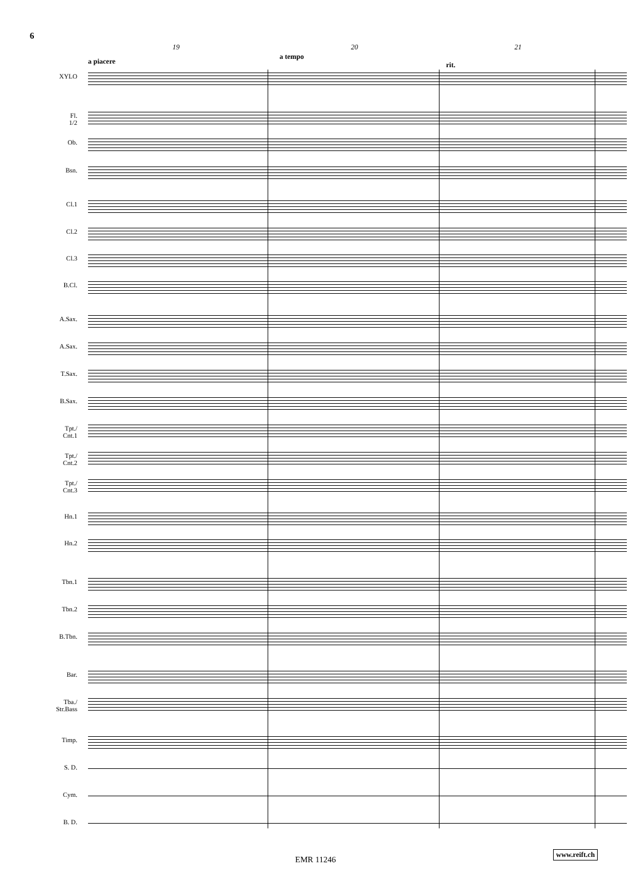6
19 20 21
a piacere
a tempo
rit.
XYLO
Fl.
1/2
Ob.
Bsn.
Cl.1
Cl.2
Cl.3
B.Cl.
A.Sax.
A.Sax.
T.Sax.
B.Sax.
Tpt./
Cnt.1
Tpt./
Cnt.2
Tpt./
Cnt.3
Hn.1
Hn.2
Tbn.1
Tbn.2
B.Tbn.
Bar.
Tba./
Str.Bass
Timp.
S. D.
Cym.
B. D.
EMR 11246
www.reift.ch